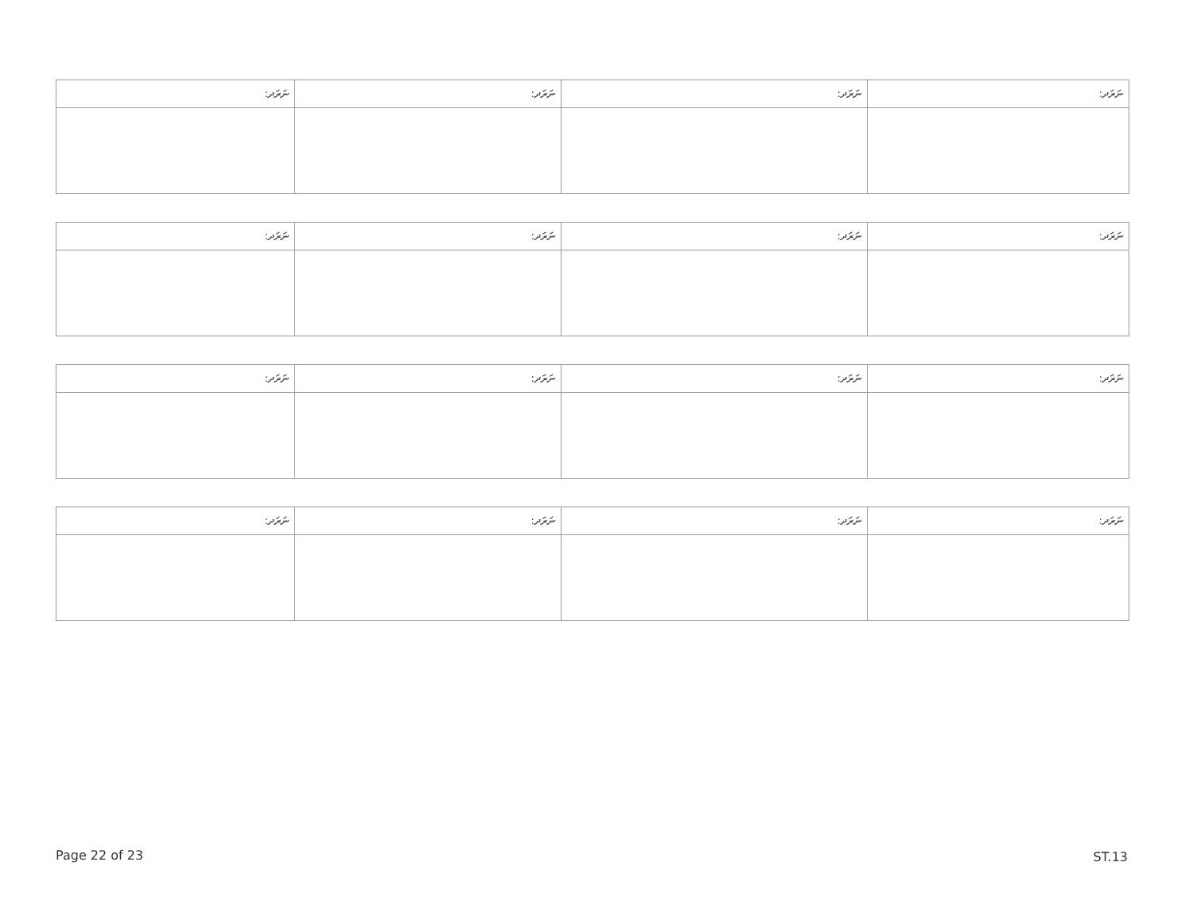| ނަރަދ: | ނަރަދ: | ނަރަދ: | ނަރަދ: |
| --- | --- | --- | --- |
| ނަރަދ: | ނަރަދ: | ނަރަދ: | ނަރަދ: |
| --- | --- | --- | --- |
| ނަރަދ: | ނަރަދ: | ނަރަދ: | ނަރަދ: |
| --- | --- | --- | --- |
| ނަރަދ: | ނަރަދ: | ނަރަދ: | ނަރަދ: |
| --- | --- | --- | --- |
Page 22 of 23 ST.13